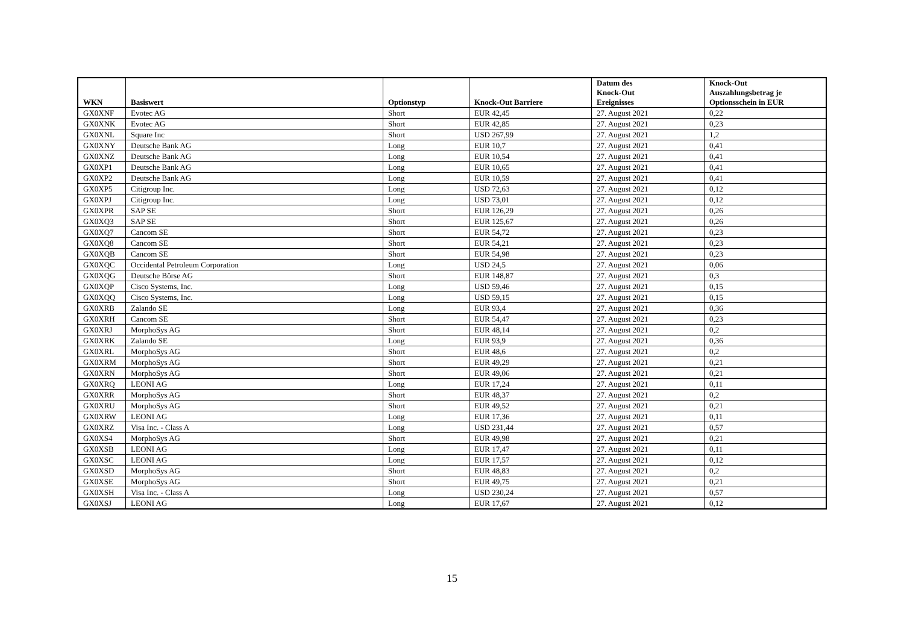| WKN | Basiswert | Optionstyp | Knock-Out Barriere | Datum des Knock-Out Ereignisses | Knock-Out Auszahlungsbetrag je Optionsschein in EUR |
| --- | --- | --- | --- | --- | --- |
| GX0XNF | Evotec AG | Short | EUR 42,45 | 27. August 2021 | 0,22 |
| GX0XNK | Evotec AG | Short | EUR 42,85 | 27. August 2021 | 0,23 |
| GX0XNL | Square Inc | Short | USD 267,99 | 27. August 2021 | 1,2 |
| GX0XNY | Deutsche Bank AG | Long | EUR 10,7 | 27. August 2021 | 0,41 |
| GX0XNZ | Deutsche Bank AG | Long | EUR 10,54 | 27. August 2021 | 0,41 |
| GX0XP1 | Deutsche Bank AG | Long | EUR 10,65 | 27. August 2021 | 0,41 |
| GX0XP2 | Deutsche Bank AG | Long | EUR 10,59 | 27. August 2021 | 0,41 |
| GX0XP5 | Citigroup Inc. | Long | USD 72,63 | 27. August 2021 | 0,12 |
| GX0XPJ | Citigroup Inc. | Long | USD 73,01 | 27. August 2021 | 0,12 |
| GX0XPR | SAP SE | Short | EUR 126,29 | 27. August 2021 | 0,26 |
| GX0XQ3 | SAP SE | Short | EUR 125,67 | 27. August 2021 | 0,26 |
| GX0XQ7 | Cancom SE | Short | EUR 54,72 | 27. August 2021 | 0,23 |
| GX0XQ8 | Cancom SE | Short | EUR 54,21 | 27. August 2021 | 0,23 |
| GX0XQB | Cancom SE | Short | EUR 54,98 | 27. August 2021 | 0,23 |
| GX0XQC | Occidental Petroleum Corporation | Long | USD 24,5 | 27. August 2021 | 0,06 |
| GX0XQG | Deutsche Börse AG | Short | EUR 148,87 | 27. August 2021 | 0,3 |
| GX0XQP | Cisco Systems, Inc. | Long | USD 59,46 | 27. August 2021 | 0,15 |
| GX0XQQ | Cisco Systems, Inc. | Long | USD 59,15 | 27. August 2021 | 0,15 |
| GX0XRB | Zalando SE | Long | EUR 93,4 | 27. August 2021 | 0,36 |
| GX0XRH | Cancom SE | Short | EUR 54,47 | 27. August 2021 | 0,23 |
| GX0XRJ | MorphoSys AG | Short | EUR 48,14 | 27. August 2021 | 0,2 |
| GX0XRK | Zalando SE | Long | EUR 93,9 | 27. August 2021 | 0,36 |
| GX0XRL | MorphoSys AG | Short | EUR 48,6 | 27. August 2021 | 0,2 |
| GX0XRM | MorphoSys AG | Short | EUR 49,29 | 27. August 2021 | 0,21 |
| GX0XRN | MorphoSys AG | Short | EUR 49,06 | 27. August 2021 | 0,21 |
| GX0XRQ | LEONI AG | Long | EUR 17,24 | 27. August 2021 | 0,11 |
| GX0XRR | MorphoSys AG | Short | EUR 48,37 | 27. August 2021 | 0,2 |
| GX0XRU | MorphoSys AG | Short | EUR 49,52 | 27. August 2021 | 0,21 |
| GX0XRW | LEONI AG | Long | EUR 17,36 | 27. August 2021 | 0,11 |
| GX0XRZ | Visa Inc. - Class A | Long | USD 231,44 | 27. August 2021 | 0,57 |
| GX0XS4 | MorphoSys AG | Short | EUR 49,98 | 27. August 2021 | 0,21 |
| GX0XSB | LEONI AG | Long | EUR 17,47 | 27. August 2021 | 0,11 |
| GX0XSC | LEONI AG | Long | EUR 17,57 | 27. August 2021 | 0,12 |
| GX0XSD | MorphoSys AG | Short | EUR 48,83 | 27. August 2021 | 0,2 |
| GX0XSE | MorphoSys AG | Short | EUR 49,75 | 27. August 2021 | 0,21 |
| GX0XSH | Visa Inc. - Class A | Long | USD 230,24 | 27. August 2021 | 0,57 |
| GX0XSJ | LEONI AG | Long | EUR 17,67 | 27. August 2021 | 0,12 |
15